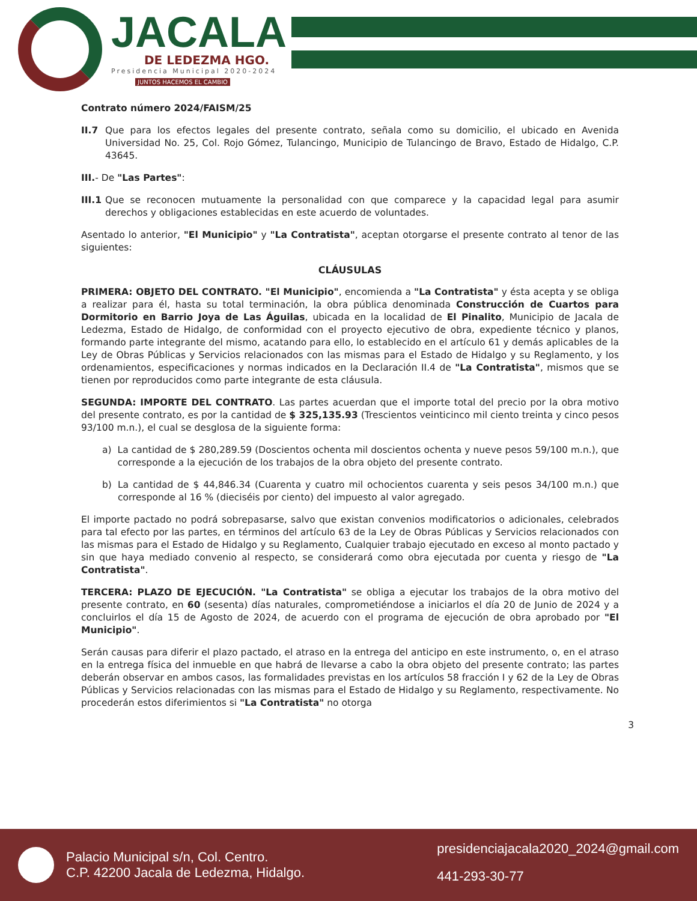JACALA
DE LEDEZMA HGO.
Presidencia Municipal 2020-2024
JUNTOS HACEMOS EL CAMBIO
Contrato número 2024/FAISM/25
II.7 Que para los efectos legales del presente contrato, señala como su domicilio, el ubicado en Avenida Universidad No. 25, Col. Rojo Gómez, Tulancingo, Municipio de Tulancingo de Bravo, Estado de Hidalgo, C.P. 43645.
III.- De "Las Partes":
III.1 Que se reconocen mutuamente la personalidad con que comparece y la capacidad legal para asumir derechos y obligaciones establecidas en este acuerdo de voluntades.
Asentado lo anterior, "El Municipio" y "La Contratista", aceptan otorgarse el presente contrato al tenor de las siguientes:
CLÁUSULAS
PRIMERA: OBJETO DEL CONTRATO. "El Municipio", encomienda a "La Contratista" y ésta acepta y se obliga a realizar para él, hasta su total terminación, la obra pública denominada Construcción de Cuartos para Dormitorio en Barrio Joya de Las Águilas, ubicada en la localidad de El Pinalito, Municipio de Jacala de Ledezma, Estado de Hidalgo, de conformidad con el proyecto ejecutivo de obra, expediente técnico y planos, formando parte integrante del mismo, acatando para ello, lo establecido en el artículo 61 y demás aplicables de la Ley de Obras Públicas y Servicios relacionados con las mismas para el Estado de Hidalgo y su Reglamento, y los ordenamientos, especificaciones y normas indicados en la Declaración II.4 de "La Contratista", mismos que se tienen por reproducidos como parte integrante de esta cláusula.
SEGUNDA: IMPORTE DEL CONTRATO. Las partes acuerdan que el importe total del precio por la obra motivo del presente contrato, es por la cantidad de $ 325,135.93 (Trescientos veinticinco mil ciento treinta y cinco pesos 93/100 m.n.), el cual se desglosa de la siguiente forma:
a) La cantidad de $ 280,289.59 (Doscientos ochenta mil doscientos ochenta y nueve pesos 59/100 m.n.), que corresponde a la ejecución de los trabajos de la obra objeto del presente contrato.
b) La cantidad de $ 44,846.34 (Cuarenta y cuatro mil ochocientos cuarenta y seis pesos 34/100 m.n.) que corresponde al 16 % (dieciséis por ciento) del impuesto al valor agregado.
El importe pactado no podrá sobrepasarse, salvo que existan convenios modificatorios o adicionales, celebrados para tal efecto por las partes, en términos del artículo 63 de la Ley de Obras Públicas y Servicios relacionados con las mismas para el Estado de Hidalgo y su Reglamento, Cualquier trabajo ejecutado en exceso al monto pactado y sin que haya mediado convenio al respecto, se considerará como obra ejecutada por cuenta y riesgo de "La Contratista".
TERCERA: PLAZO DE EJECUCIÓN. "La Contratista" se obliga a ejecutar los trabajos de la obra motivo del presente contrato, en 60 (sesenta) días naturales, comprometiéndose a iniciarlos el día 20 de Junio de 2024 y a concluirlos el día 15 de Agosto de 2024, de acuerdo con el programa de ejecución de obra aprobado por "El Municipio".
Serán causas para diferir el plazo pactado, el atraso en la entrega del anticipo en este instrumento, o, en el atraso en la entrega física del inmueble en que habrá de llevarse a cabo la obra objeto del presente contrato; las partes deberán observar en ambos casos, las formalidades previstas en los artículos 58 fracción I y 62 de la Ley de Obras Públicas y Servicios relacionadas con las mismas para el Estado de Hidalgo y su Reglamento, respectivamente. No procederán estos diferimientos si "La Contratista" no otorga
3
Palacio Municipal s/n, Col. Centro.
C.P. 42200 Jacala de Ledezma, Hidalgo.
presidenciajacala2020_2024@gmail.com
441-293-30-77